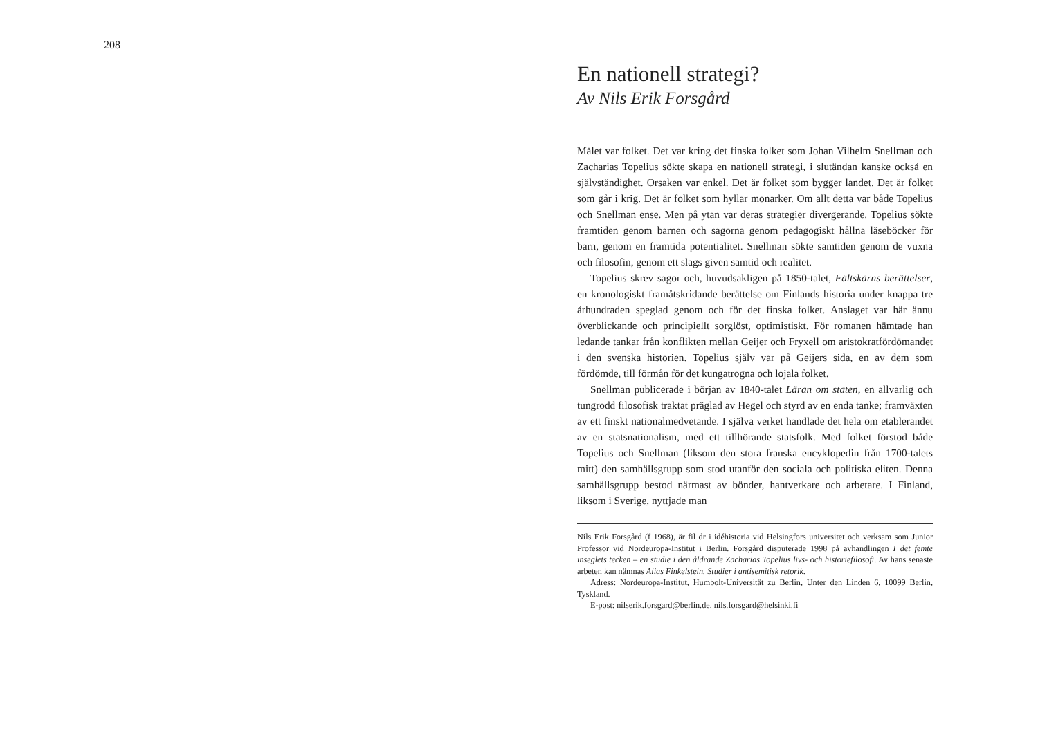208
En nationell strategi?
Av Nils Erik Forsgård
Målet var folket. Det var kring det finska folket som Johan Vilhelm Snellman och Zacharias Topelius sökte skapa en nationell strategi, i slutändan kanske också en självständighet. Orsaken var enkel. Det är folket som bygger landet. Det är folket som går i krig. Det är folket som hyllar monarker. Om allt detta var både Topelius och Snellman ense. Men på ytan var deras strategier divergerande. Topelius sökte framtiden genom barnen och sagorna genom pedagogiskt hållna läseböcker för barn, genom en framtida potentialitet. Snellman sökte samtiden genom de vuxna och filosofin, genom ett slags given samtid och realitet.
Topelius skrev sagor och, huvudsakligen på 1850-talet, Fältskärns berättelser, en kronologiskt framåtskridande berättelse om Finlands historia under knappa tre århundraden speglad genom och för det finska folket. Anslaget var här ännu överblickande och principiellt sorglöst, optimistiskt. För romanen hämtade han ledande tankar från konflikten mellan Geijer och Fryxell om aristokratfördömandet i den svenska historien. Topelius själv var på Geijers sida, en av dem som fördömde, till förmån för det kungatrogna och lojala folket.
Snellman publicerade i början av 1840-talet Läran om staten, en allvarlig och tungrodd filosofisk traktat präglad av Hegel och styrd av en enda tanke; framväxten av ett finskt nationalmedvetande. I själva verket handlade det hela om etablerandet av en statsnationalism, med ett tillhörande statsfolk. Med folket förstod både Topelius och Snellman (liksom den stora franska encyklopedin från 1700-talets mitt) den samhällsgrupp som stod utanför den sociala och politiska eliten. Denna samhällsgrupp bestod närmast av bönder, hantverkare och arbetare. I Finland, liksom i Sverige, nyttjade man
Nils Erik Forsgård (f 1968), är fil dr i idéhistoria vid Helsingfors universitet och verksam som Junior Professor vid Nordeuropa-Institut i Berlin. Forsgård disputerade 1998 på avhandlingen I det femte inseglets tecken – en studie i den åldrande Zacharias Topelius livs- och historiefilosofi. Av hans senaste arbeten kan nämnas Alias Finkelstein. Studier i antisemitisk retorik.
Adress: Nordeuropa-Institut, Humbolt-Universität zu Berlin, Unter den Linden 6, 10099 Berlin, Tyskland.
E-post: nilserik.forsgard@berlin.de, nils.forsgard@helsinki.fi